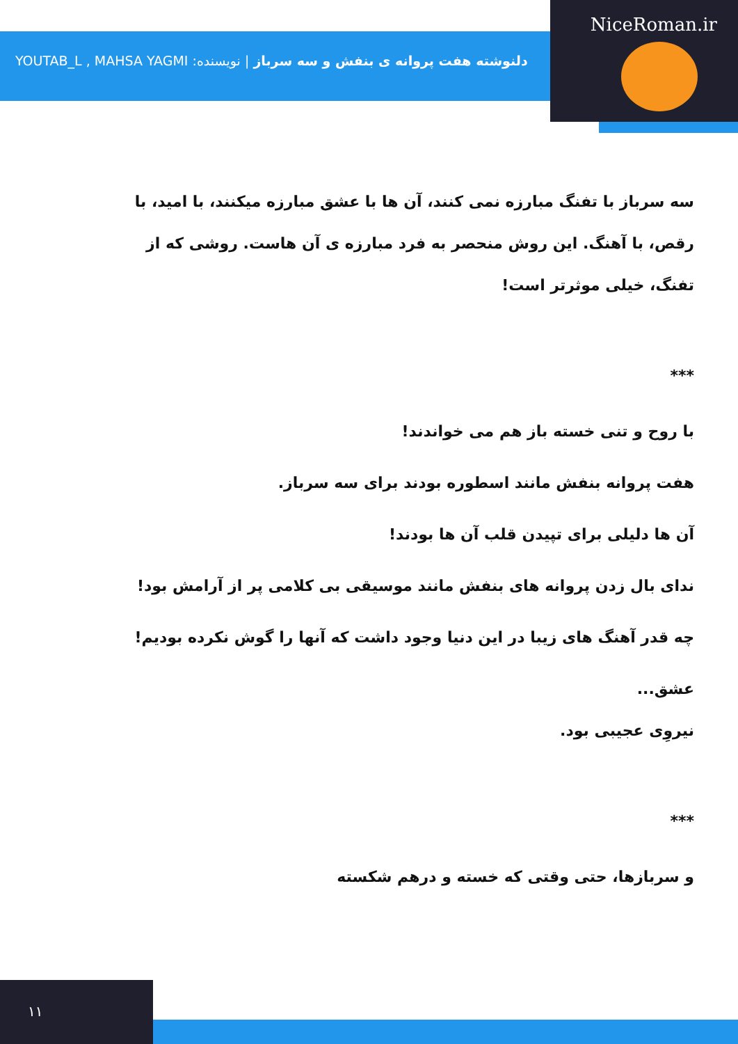NiceRoman.ir
دلنوشته هفت پروانه ی بنفش و سه سرباز | نویسنده: YOUTAB_L , MAHSA YAGMI
سه سرباز با تفنگ مبارزه نمی کنند، آن ها با عشق مبارزه میکنند، با امید، با رقص، با آهنگ. این روش منحصر به فرد مبارزه ی آن هاست. روشی که از تفنگ، خیلی موثرتر است!
***
با روح و تنی خسته باز هم می خواندند!
هفت پروانه بنفش مانند اسطوره بودند برای سه سرباز.
آن ها دلیلی برای تپیدن قلب آن ها بودند!
ندای بال زدن پروانه های بنفش مانند موسیقی بی کلامی پر از آرامش بود!
چه قدر آهنگ های زیبا در این دنیا وجود داشت که آنها را گوش نکرده بودیم!
عشق...
نیروِی عجیبی بود.
***
و سربازها، حتی وقتی که خسته و درهم شکسته
۱۱